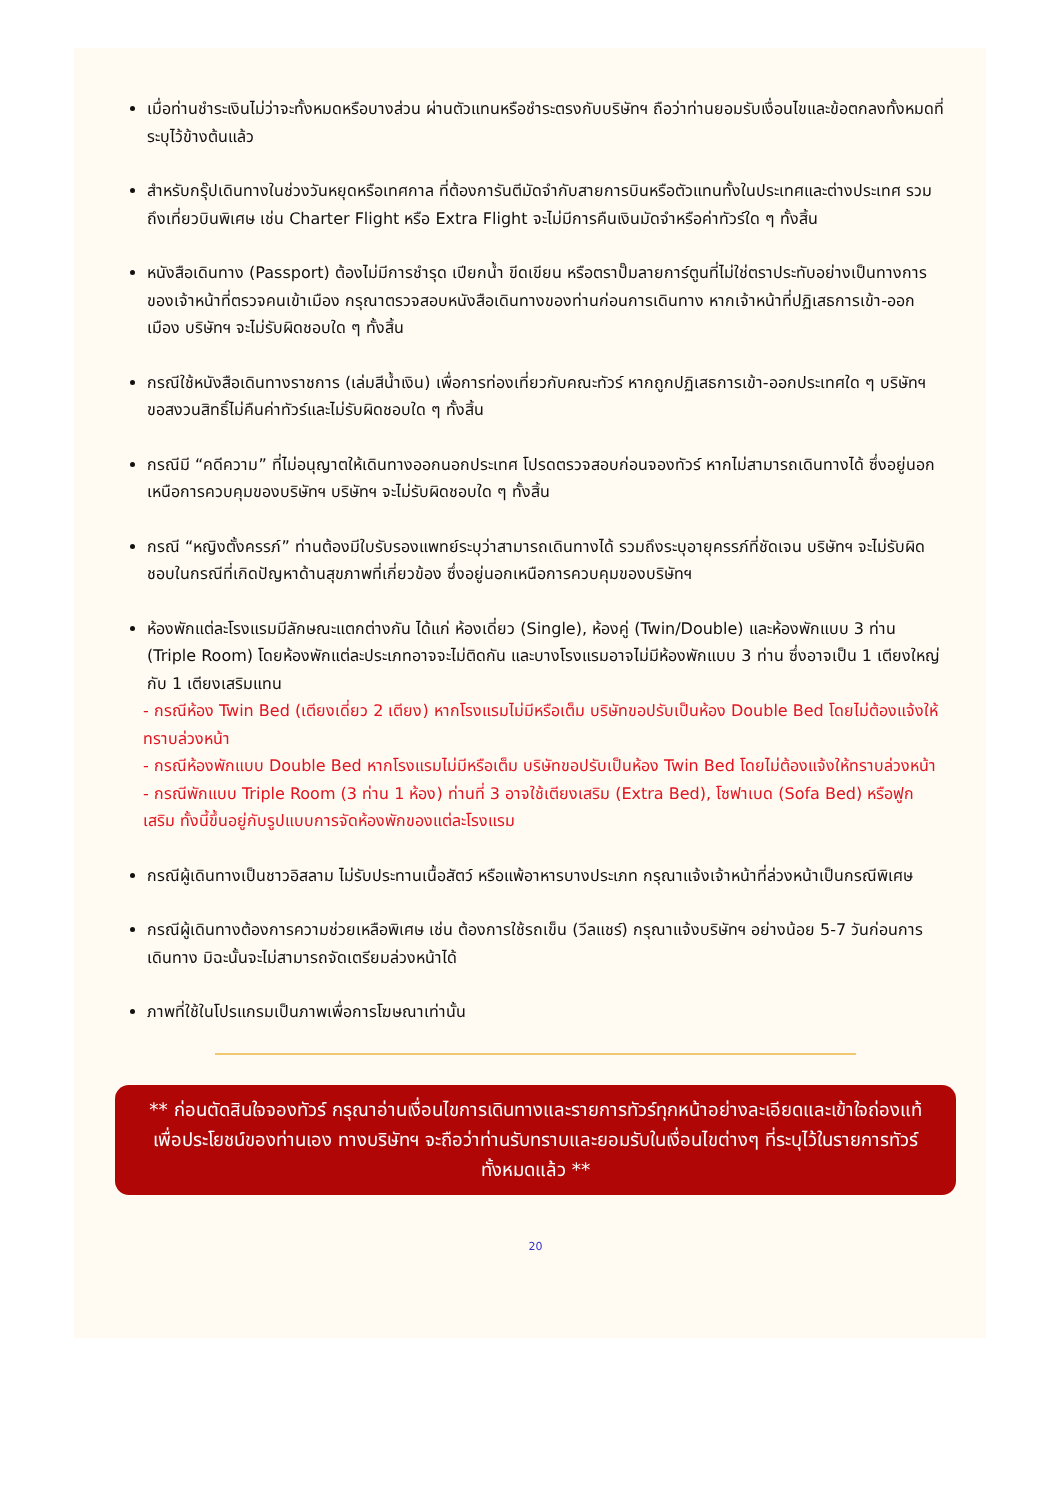เมื่อท่านชำระเงินไม่ว่าจะทั้งหมดหรือบางส่วน ผ่านตัวแทนหรือชำระตรงกับบริษัทฯ ถือว่าท่านยอมรับเงื่อนไขและข้อตกลงทั้งหมดที่ระบุไว้ข้างต้นแล้ว
สำหรับกรุ๊ปเดินทางในช่วงวันหยุดหรือเทศกาล ที่ต้องการันตีมัดจำกับสายการบินหรือตัวแทนทั้งในประเทศและต่างประเทศ รวมถึงเที่ยวบินพิเศษ เช่น Charter Flight หรือ Extra Flight จะไม่มีการคืนเงินมัดจำหรือค่าทัวร์ใด ๆ ทั้งสิ้น
หนังสือเดินทาง (Passport) ต้องไม่มีการชำรุด เปียกน้ำ ขีดเขียน หรือตราปั๊มลายการ์ตูนที่ไม่ใช่ตราประทับอย่างเป็นทางการของเจ้าหน้าที่ตรวจคนเข้าเมือง กรุณาตรวจสอบหนังสือเดินทางของท่านก่อนการเดินทาง หากเจ้าหน้าที่ปฏิเสธการเข้า-ออกเมือง บริษัทฯ จะไม่รับผิดชอบใด ๆ ทั้งสิ้น
กรณีใช้หนังสือเดินทางราชการ (เล่มสีน้ำเงิน) เพื่อการท่องเที่ยวกับคณะทัวร์ หากถูกปฏิเสธการเข้า-ออกประเทศใด ๆ บริษัทฯ ขอสงวนสิทธิ์ไม่คืนค่าทัวร์และไม่รับผิดชอบใด ๆ ทั้งสิ้น
กรณีมี “คดีความ” ที่ไม่อนุญาตให้เดินทางออกนอกประเทศ โปรดตรวจสอบก่อนจองทัวร์ หากไม่สามารถเดินทางได้ ซึ่งอยู่นอกเหนือการควบคุมของบริษัทฯ บริษัทฯ จะไม่รับผิดชอบใด ๆ ทั้งสิ้น
กรณี “หญิงตั้งครรภ์” ท่านต้องมีใบรับรองแพทย์ระบุว่าสามารถเดินทางได้ รวมถึงระบุอายุครรภ์ที่ชัดเจน บริษัทฯ จะไม่รับผิดชอบในกรณีที่เกิดปัญหาด้านสุขภาพที่เกี่ยวข้อง ซึ่งอยู่นอกเหนือการควบคุมของบริษัทฯ
ห้องพักแต่ละโรงแรมมีลักษณะแตกต่างกัน ได้แก่ ห้องเดี่ยว (Single), ห้องคู่ (Twin/Double) และห้องพักแบบ 3 ท่าน (Triple Room) โดยห้องพักแต่ละประเภทอาจจะไม่ติดกัน และบางโรงแรมอาจไม่มีห้องพักแบบ 3 ท่าน ซึ่งอาจเป็น 1 เตียงใหญ่ กับ 1 เตียงเสริมแทน
- กรณีห้อง Twin Bed (เตียงเดี่ยว 2 เตียง) หากโรงแรมไม่มีหรือเต็ม บริษัทขอปรับเป็นห้อง Double Bed โดยไม่ต้องแจ้งให้ทราบล่วงหน้า
- กรณีห้องพักแบบ Double Bed หากโรงแรมไม่มีหรือเต็ม บริษัทขอปรับเป็นห้อง Twin Bed โดยไม่ต้องแจ้งให้ทราบล่วงหน้า
- กรณีพักแบบ Triple Room (3 ท่าน 1 ห้อง) ท่านที่ 3 อาจใช้เตียงเสริม (Extra Bed), โซฟาเบด (Sofa Bed) หรือฟูกเสริม ทั้งนี้ขึ้นอยู่กับรูปแบบการจัดห้องพักของแต่ละโรงแรม
กรณีผู้เดินทางเป็นชาวอิสลาม ไม่รับประทานเนื้อสัตว์ หรือแพ้อาหารบางประเภท กรุณาแจ้งเจ้าหน้าที่ล่วงหน้าเป็นกรณีพิเศษ
กรณีผู้เดินทางต้องการความช่วยเหลือพิเศษ เช่น ต้องการใช้รถเข็น (วีลแชร์) กรุณาแจ้งบริษัทฯ อย่างน้อย 5-7 วันก่อนการเดินทาง มิฉะนั้นจะไม่สามารถจัดเตรียมล่วงหน้าได้
ภาพที่ใช้ในโปรแกรมเป็นภาพเพื่อการโฆษณาเท่านั้น
** ก่อนตัดสินใจจองทัวร์ กรุณาอ่านเงื่อนไขการเดินทางและรายการทัวร์ทุกหน้าอย่างละเอียดและเข้าใจถ่องแท้ เพื่อประโยชน์ของท่านเอง ทางบริษัทฯ จะถือว่าท่านรับทราบและยอมรับในเงื่อนไขต่างๆ ที่ระบุไว้ในรายการทัวร์ทั้งหมดแล้ว **
20